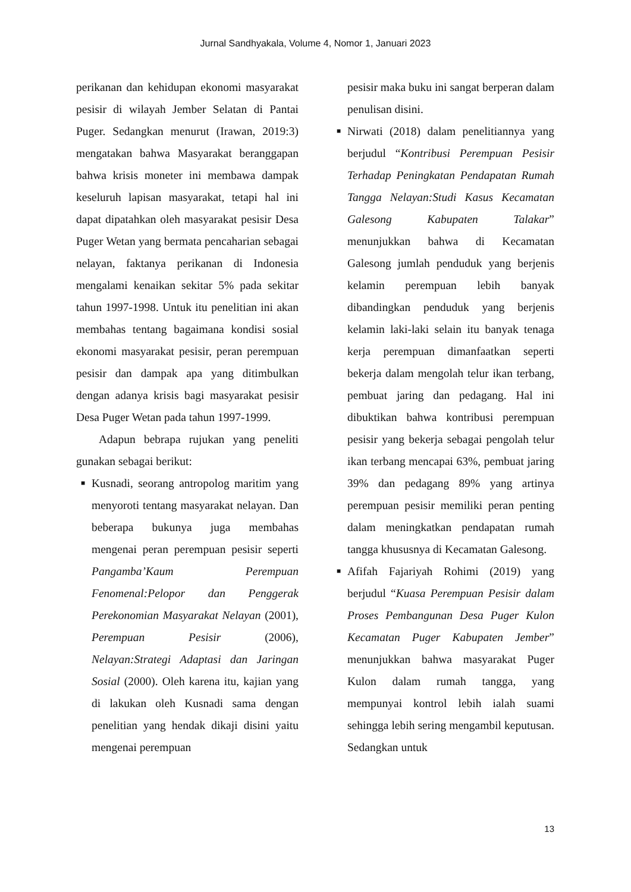Jurnal Sandhyakala, Volume 4, Nomor 1, Januari 2023
perikanan dan kehidupan ekonomi masyarakat pesisir di wilayah Jember Selatan di Pantai Puger. Sedangkan menurut (Irawan, 2019:3) mengatakan bahwa Masyarakat beranggapan bahwa krisis moneter ini membawa dampak keseluruh lapisan masyarakat, tetapi hal ini dapat dipatahkan oleh masyarakat pesisir Desa Puger Wetan yang bermata pencaharian sebagai nelayan, faktanya perikanan di Indonesia mengalami kenaikan sekitar 5% pada sekitar tahun 1997-1998. Untuk itu penelitian ini akan membahas tentang bagaimana kondisi sosial ekonomi masyarakat pesisir, peran perempuan pesisir dan dampak apa yang ditimbulkan dengan adanya krisis bagi masyarakat pesisir Desa Puger Wetan pada tahun 1997-1999.
Adapun bebrapa rujukan yang peneliti gunakan sebagai berikut:
■ Kusnadi, seorang antropolog maritim yang menyoroti tentang masyarakat nelayan. Dan beberapa bukunya juga membahas mengenai peran perempuan pesisir seperti Pangamba’Kaum Perempuan Fenomenal:Pelopor dan Penggerak Perekonomian Masyarakat Nelayan (2001), Perempuan Pesisir (2006), Nelayan:Strategi Adaptasi dan Jaringan Sosial (2000). Oleh karena itu, kajian yang di lakukan oleh Kusnadi sama dengan penelitian yang hendak dikaji disini yaitu mengenai perempuan
pesisir maka buku ini sangat berperan dalam penulisan disini.
■ Nirwati (2018) dalam penelitiannya yang berjudul “Kontribusi Perempuan Pesisir Terhadap Peningkatan Pendapatan Rumah Tangga Nelayan:Studi Kasus Kecamatan Galesong Kabupaten Talakar” menunjukkan bahwa di Kecamatan Galesong jumlah penduduk yang berjenis kelamin perempuan lebih banyak dibandingkan penduduk yang berjenis kelamin laki-laki selain itu banyak tenaga kerja perempuan dimanfaatkan seperti bekerja dalam mengolah telur ikan terbang, pembuat jaring dan pedagang. Hal ini dibuktikan bahwa kontribusi perempuan pesisir yang bekerja sebagai pengolah telur ikan terbang mencapai 63%, pembuat jaring 39% dan pedagang 89% yang artinya perempuan pesisir memiliki peran penting dalam meningkatkan pendapatan rumah tangga khususnya di Kecamatan Galesong.
■ Afifah Fajariyah Rohimi (2019) yang berjudul “Kuasa Perempuan Pesisir dalam Proses Pembangunan Desa Puger Kulon Kecamatan Puger Kabupaten Jember” menunjukkan bahwa masyarakat Puger Kulon dalam rumah tangga, yang mempunyai kontrol lebih ialah suami sehingga lebih sering mengambil keputusan. Sedangkan untuk
13